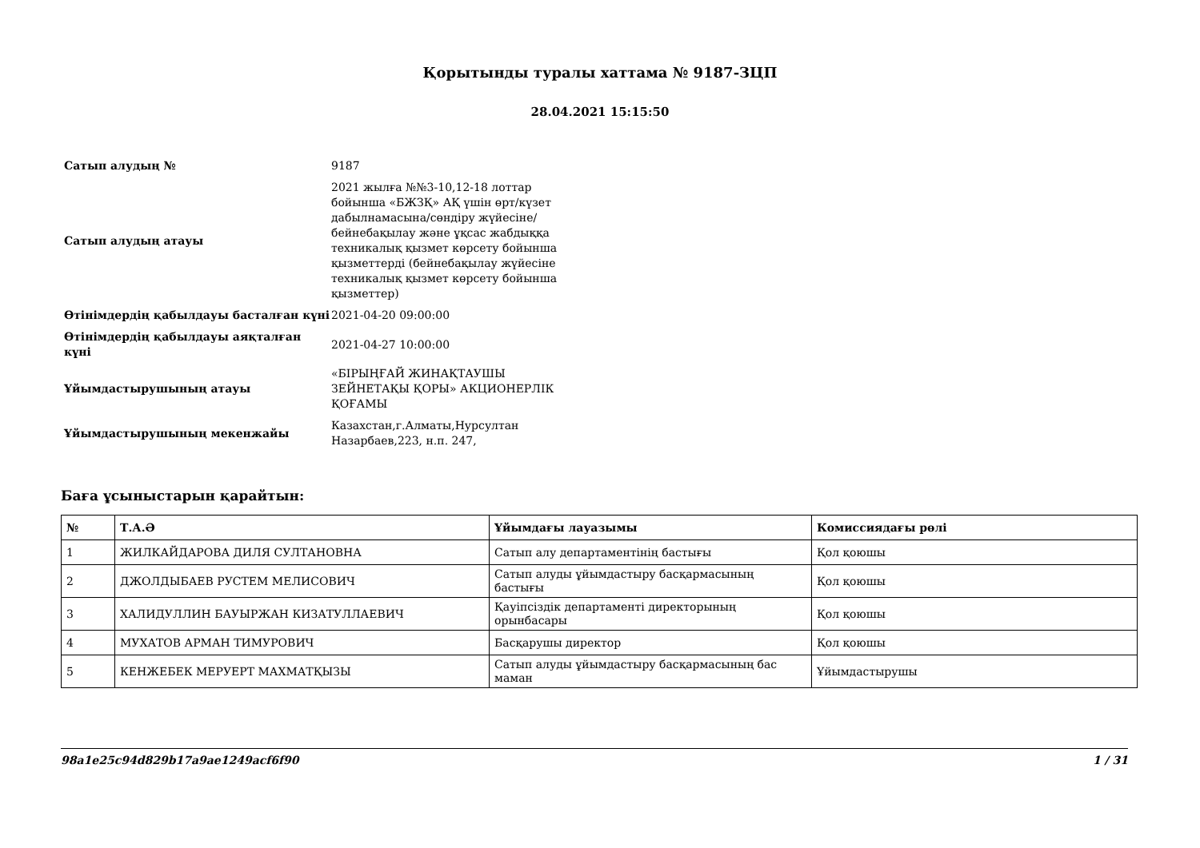Қорытынды туралы хаттама № 9187-ЗЦП
28.04.2021 15:15:50
| Сатып алудың № | 9187 |
| Сатып алудың атауы | 2021 жылға №№3-10,12-18 лоттар бойынша «БЖЗҚ» АҚ үшін өрт/күзет дабылнамасына/сөндіру жүйесіне/бейнебақылау және ұқсас жабдыққа техникалық қызмет көрсету бойынша қызметтерді (бейнебақылау жүйесіне техникалық қызмет көрсету бойынша қызметтер) |
| Өтінімдердің қабылдауы басталған күні | 2021-04-20 09:00:00 |
| Өтінімдердің қабылдауы аяқталған күні | 2021-04-27 10:00:00 |
| Ұйымдастырушының атауы | «БІРЫҢҒАЙ ЖИНАҚТАУШЫ ЗЕЙНЕТАҚЫ ҚОРЫ» АКЦИОНЕРЛІК ҚОҒАМЫ |
| Ұйымдастырушының мекенжайы | Казахстан,г.Алматы,Нурсултан Назарбаев,223, н.п. 247, |
Баға ұсыныстарын қарайтын:
| № | Т.А.Ә | Ұйымдағы лауазымы | Комиссиядағы рөлі |
| --- | --- | --- | --- |
| 1 | ЖИЛКАЙДАРОВА ДИЛЯ СУЛТАНОВНА | Сатып алу департаментінің бастығы | Қол қоюшы |
| 2 | ДЖОЛДЫБАЕВ РУСТЕМ МЕЛИСОВИЧ | Сатып алуды ұйымдастыру басқармасының бастығы | Қол қоюшы |
| 3 | ХАЛИДУЛЛИН БАУЫРЖАН КИЗАТУЛЛАЕВИЧ | Қауіпсіздік департаменті директорының орынбасары | Қол қоюшы |
| 4 | МУХАТОВ АРМАН ТИМУРОВИЧ | Басқарушы директор | Қол қоюшы |
| 5 | КЕНЖЕБЕК МЕРУЕРТ МАХМАТҚЫЗЫ | Сатып алуды ұйымдастыру басқармасының бас маман | Ұйымдастырушы |
98a1e25c94d829b17a9ae1249acf6f90 1 / 31